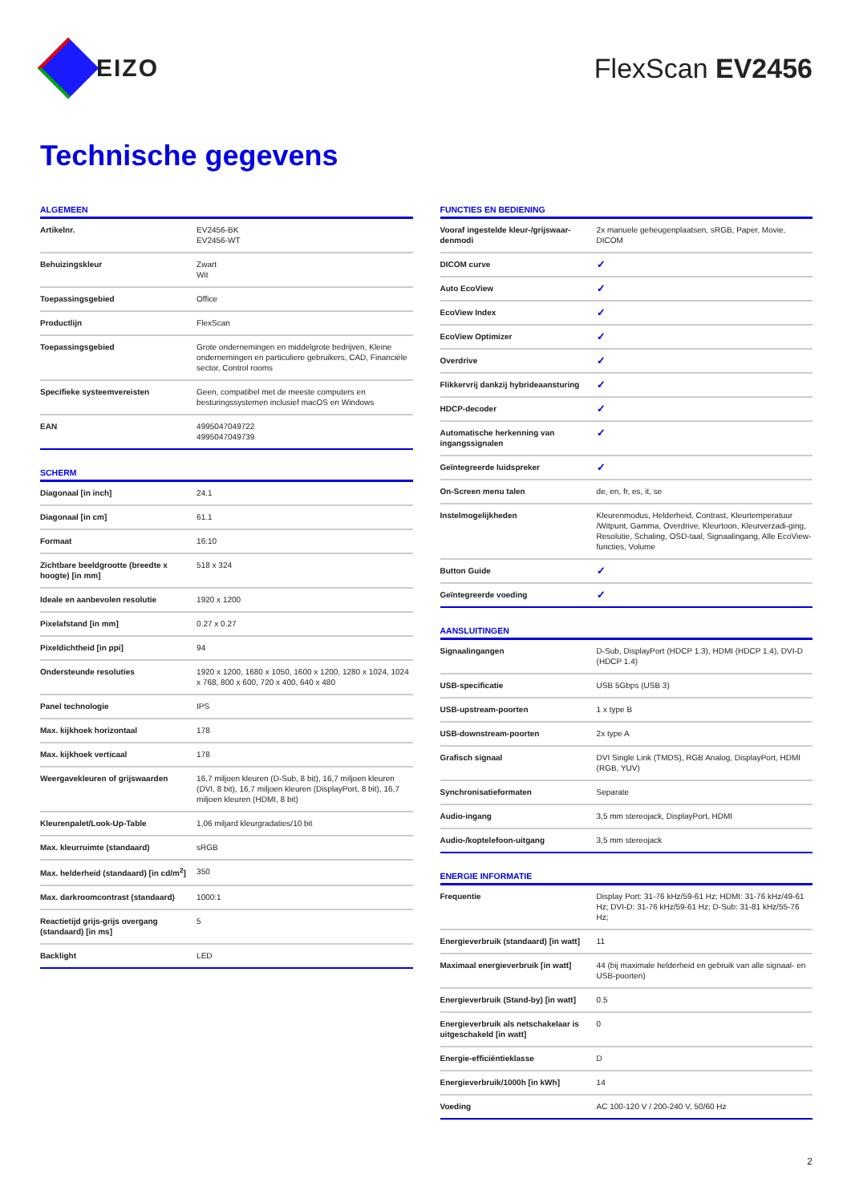EIZO FlexScan EV2456
Technische gegevens
ALGEMEEN
| Artikelnr. | EV2456-BK EV2456-WT |
| Behuizingskleur | Zwart Wit |
| Toepassingsgebied | Office |
| Productlijn | FlexScan |
| Toepassingsgebied | Grote ondernemingen en middelgrote bedrijven, Kleine ondernemingen en particuliere gebruikers, CAD, Financiële sector, Control rooms |
| Specifieke systeemvereisten | Geen, compatibel met de meeste computers en besturingssystemen inclusief macOS en Windows |
| EAN | 4995047049722 4995047049739 |
SCHERM
| Diagonaal [in inch] | 24.1 |
| Diagonaal [in cm] | 61.1 |
| Formaat | 16:10 |
| Zichtbare beeldgrootte (breedte x hoogte) [in mm] | 518 x 324 |
| Ideale en aanbevolen resolutie | 1920 x 1200 |
| Pixelafstand [in mm] | 0.27 x 0.27 |
| Pixeldichtheid [in ppi] | 94 |
| Ondersteunde resoluties | 1920 x 1200, 1680 x 1050, 1600 x 1200, 1280 x 1024, 1024 x 768, 800 x 600, 720 x 400, 640 x 480 |
| Panel technologie | IPS |
| Max. kijkhoek horizontaal | 178 |
| Max. kijkhoek verticaal | 178 |
| Weergavekleuren of grijswaarden | 16,7 miljoen kleuren (D-Sub, 8 bit), 16,7 miljoen kleuren (DVI, 8 bit), 16,7 miljoen kleuren (DisplayPort, 8 bit), 16,7 miljoen kleuren (HDMI, 8 bit) |
| Kleurenpalet/Look-Up-Table | 1,06 miljard kleurgradaties/10 bit |
| Max. kleurruimte (standaard) | sRGB |
| Max. helderheid (standaard) [in cd/m<sup>2</sup>] | 350 |
| Max. darkroomcontrast (standaard) | 1000:1 |
| Reactietijd grijs-grijs overgang (standaard) [in ms] | 5 |
| Backlight | LED |
FUNCTIES EN BEDIENING
| Vooraf ingestelde kleur-/grijswaar-denmodi | 2x manuele geheugenplaatsen, sRGB, Paper, Movie, DICOM |
| DICOM curve | ✓ |
| Auto EcoView | ✓ |
| EcoView Index | ✓ |
| EcoView Optimizer | ✓ |
| Overdrive | ✓ |
| Flikkervrij dankzij hybrideaansturing | ✓ |
| HDCP-decoder | ✓ |
| Automatische herkenning van ingangssignalen | ✓ |
| Geïntegreerde luidspreker | ✓ |
| On-Screen menu talen | de, en, fr, es, it, se |
| Instelmogelijkheden | Kleurenmodus, Helderheid, Contrast, Kleurtemperatuur /Witpunt, Gamma, Overdrive, Kleurtoon, Kleurverzadi-ging, Resolutie, Schaling, OSD-taal, Signaalingang, Alle EcoView-functies, Volume |
| Button Guide | ✓ |
| Geïntegreerde voeding | ✓ |
AANSLUITINGEN
| Signaalingangen | D-Sub, DisplayPort (HDCP 1.3), HDMI (HDCP 1.4), DVI-D (HDCP 1.4) |
| USB-specificatie | USB 5Gbps (USB 3) |
| USB-upstream-poorten | 1 x type B |
| USB-downstream-poorten | 2x type A |
| Grafisch signaal | DVI Single Link (TMDS), RGB Analog, DisplayPort, HDMI (RGB, YUV) |
| Synchronisatieformaten | Separate |
| Audio-ingang | 3,5 mm stereojack, DisplayPort, HDMI |
| Audio-/koptelefoon-uitgang | 3,5 mm stereojack |
ENERGIE INFORMATIE
| Frequentie | Display Port: 31-76 kHz/59-61 Hz; HDMI: 31-76 kHz/49-61 Hz; DVI-D: 31-76 kHz/59-61 Hz; D-Sub: 31-81 kHz/55-76 Hz; |
| Energieverbruik (standaard) [in watt] | 11 |
| Maximaal energieverbruik [in watt] | 44 (bij maximale helderheid en gebruik van alle signaal- en USB-poorten) |
| Energieverbruik (Stand-by) [in watt] | 0.5 |
| Energieverbruik als netschakelaar is uitgeschakeld [in watt] | 0 |
| Energie-efficiëntieklasse | D |
| Energieverbruik/1000h [in kWh] | 14 |
| Voeding | AC 100-120 V / 200-240 V, 50/60 Hz |
2